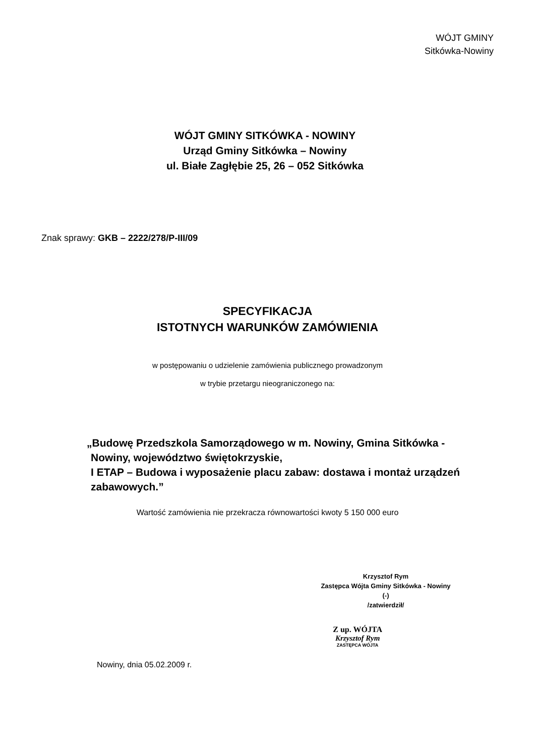WÓJT GMINY
Sitkówka-Nowiny
WÓJT GMINY SITKÓWKA - NOWINY
Urząd Gminy Sitkówka – Nowiny
ul. Białe Zagłębie 25, 26 – 052 Sitkówka
Znak sprawy: GKB – 2222/278/P-III/09
SPECYFIKACJA
ISTOTNYCH WARUNKÓW ZAMÓWIENIA
w postępowaniu o udzielenie zamówienia publicznego prowadzonym
w trybie przetargu nieograniczonego na:
„Budowę Przedszkola Samorządowego w m. Nowiny, Gmina Sitkówka - Nowiny, województwo świętokrzyskie,
I ETAP – Budowa i wyposażenie placu zabaw: dostawa i montaż urządzeń zabawowych.”
Wartość zamówienia nie przekracza równowartości kwoty 5 150 000 euro
Krzysztof Rym
Zastępca Wójta Gminy Sitkówka - Nowiny
(-)
/zatwierdził/
Nowiny, dnia 05.02.2009 r.
Z up. WÓJTA
Krzysztof Rym
ZASTĘPCA WÓJTA